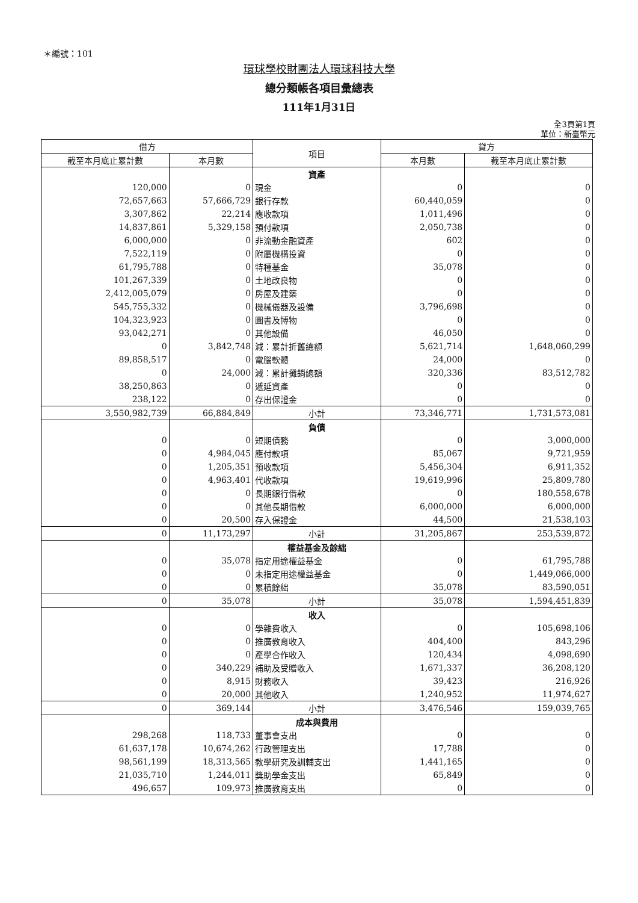＊編號：101
環球學校財團法人環球科技大學
總分類帳各項目彙總表
111年1月31日
全3頁第1頁
單位：新臺幣元
| 借方 | | 項目 | 貸方 | |
| --- | --- | --- | --- | --- |
| 截至本月底止累計數 | 本月數 | | 本月數 | 截至本月底止累計數 |
| | | 資產 | | |
| 120,000 | 0 | 現金 | 0 | 0 |
| 72,657,663 | 57,666,729 | 銀行存款 | 60,440,059 | 0 |
| 3,307,862 | 22,214 | 應收款項 | 1,011,496 | 0 |
| 14,837,861 | 5,329,158 | 預付款項 | 2,050,738 | 0 |
| 6,000,000 | 0 | 非流動金融資產 | 602 | 0 |
| 7,522,119 | 0 | 附屬機構投資 | 0 | 0 |
| 61,795,788 | 0 | 特種基金 | 35,078 | 0 |
| 101,267,339 | 0 | 土地改良物 | 0 | 0 |
| 2,412,005,079 | 0 | 房屋及建築 | 0 | 0 |
| 545,755,332 | 0 | 機械儀器及設備 | 3,796,698 | 0 |
| 104,323,923 | 0 | 圖書及博物 | 0 | 0 |
| 93,042,271 | 0 | 其他設備 | 46,050 | 0 |
| 0 | 3,842,748 | 減：累計折舊總額 | 5,621,714 | 1,648,060,299 |
| 89,858,517 | 0 | 電腦軟體 | 24,000 | 0 |
| 0 | 24,000 | 減：累計攤銷總額 | 320,336 | 83,512,782 |
| 38,250,863 | 0 | 遞延資產 | 0 | 0 |
| 238,122 | 0 | 存出保證金 | 0 | 0 |
| 3,550,982,739 | 66,884,849 | 小計 | 73,346,771 | 1,731,573,081 |
| | | 負債 | | |
| 0 | 0 | 短期債務 | 0 | 3,000,000 |
| 0 | 4,984,045 | 應付款項 | 85,067 | 9,721,959 |
| 0 | 1,205,351 | 預收款項 | 5,456,304 | 6,911,352 |
| 0 | 4,963,401 | 代收款項 | 19,619,996 | 25,809,780 |
| 0 | 0 | 長期銀行借款 | 0 | 180,558,678 |
| 0 | 0 | 其他長期借款 | 6,000,000 | 6,000,000 |
| 0 | 20,500 | 存入保證金 | 44,500 | 21,538,103 |
| 0 | 11,173,297 | 小計 | 31,205,867 | 253,539,872 |
| | | 權益基金及餘絀 | | |
| 0 | 35,078 | 指定用途權益基金 | 0 | 61,795,788 |
| 0 | 0 | 未指定用途權益基金 | 0 | 1,449,066,000 |
| 0 | 0 | 累積餘絀 | 35,078 | 83,590,051 |
| 0 | 35,078 | 小計 | 35,078 | 1,594,451,839 |
| | | 收入 | | |
| 0 | 0 | 學雜費收入 | 0 | 105,698,106 |
| 0 | 0 | 推廣教育收入 | 404,400 | 843,296 |
| 0 | 0 | 產學合作收入 | 120,434 | 4,098,690 |
| 0 | 340,229 | 補助及受贈收入 | 1,671,337 | 36,208,120 |
| 0 | 8,915 | 財務收入 | 39,423 | 216,926 |
| 0 | 20,000 | 其他收入 | 1,240,952 | 11,974,627 |
| 0 | 369,144 | 小計 | 3,476,546 | 159,039,765 |
| | | 成本與費用 | | |
| 298,268 | 118,733 | 董事會支出 | 0 | 0 |
| 61,637,178 | 10,674,262 | 行政管理支出 | 17,788 | 0 |
| 98,561,199 | 18,313,565 | 教學研究及訓輔支出 | 1,441,165 | 0 |
| 21,035,710 | 1,244,011 | 獎助學金支出 | 65,849 | 0 |
| 496,657 | 109,973 | 推廣教育支出 | 0 | 0 |